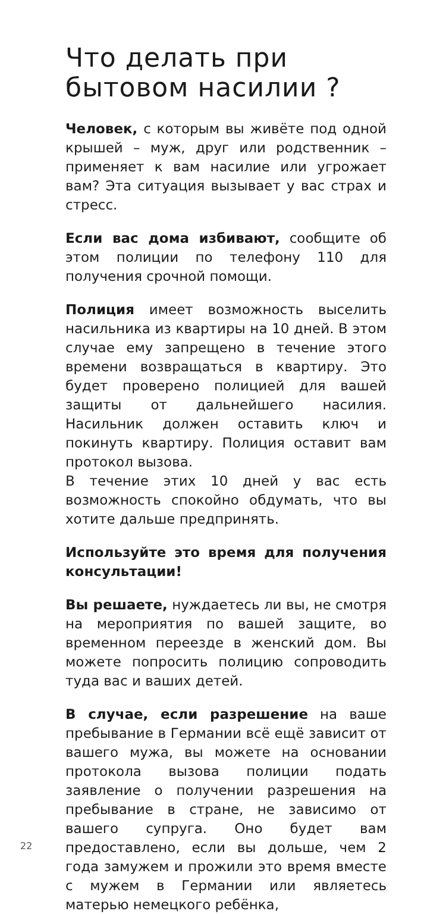Что делать при бытовом насилии ?
Человек, с которым вы живёте под одной крышей – муж, друг или родственник – применяет к вам насилие или угрожает вам? Эта ситуация вызывает у вас страх и стресс.
Если вас дома избивают, сообщите об этом полиции по телефону 110 для получения срочной помощи.
Полиция имеет возможность выселить насильника из квартиры на 10 дней. В этом случае ему запрещено в течение этого времени возвращаться в квартиру. Это будет проверено полицией для вашей защиты от дальнейшего насилия. Насильник должен оставить ключ и покинуть квартиру. Полиция оставит вам протокол вызова.
В течение этих 10 дней у вас есть возможность спокойно обдумать, что вы хотите дальше предпринять.
Используйте это время для получения консультации!
Вы решаете, нуждаетесь ли вы, не смотря на мероприятия по вашей защите, во временном переезде в женский дом. Вы можете попросить полицию сопроводить туда вас и ваших детей.
В случае, если разрешение на ваше пребывание в Германии всё ещё зависит от вашего мужа, вы можете на основании протокола вызова полиции подать заявление о получении разрешения на пребывание в стране, не зависимо от вашего супруга. Оно будет вам предоставлено, если вы дольше, чем 2 года замужем и прожили это время вместе с мужем в Германии или являетесь матерью немецкого ребёнка,
22